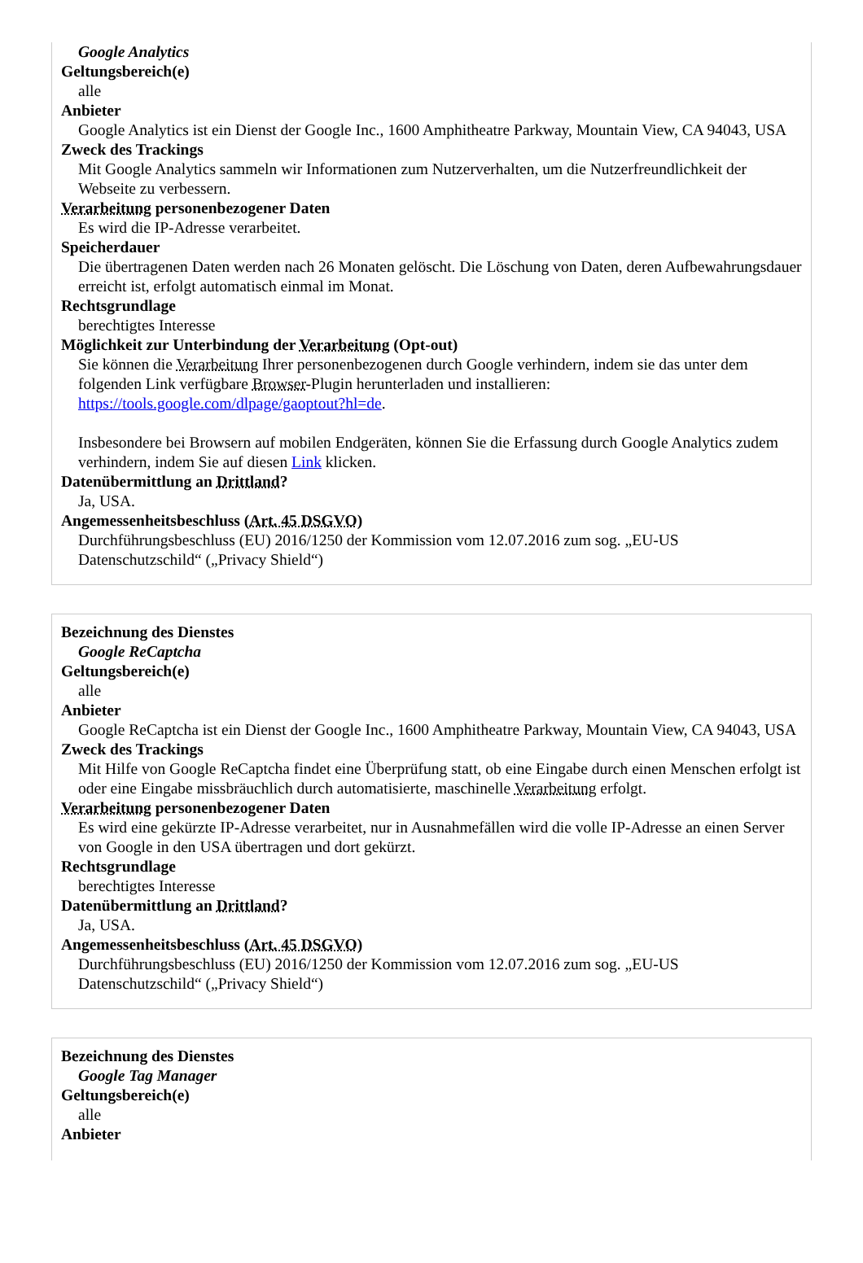Google Analytics
Geltungsbereich(e)
alle
Anbieter
Google Analytics ist ein Dienst der Google Inc., 1600 Amphitheatre Parkway, Mountain View, CA 94043, USA
Zweck des Trackings
Mit Google Analytics sammeln wir Informationen zum Nutzerverhalten, um die Nutzerfreundlichkeit der Webseite zu verbessern.
Verarbeitung personenbezogener Daten
Es wird die IP-Adresse verarbeitet.
Speicherdauer
Die übertragenen Daten werden nach 26 Monaten gelöscht. Die Löschung von Daten, deren Aufbewahrungsdauer erreicht ist, erfolgt automatisch einmal im Monat.
Rechtsgrundlage
berechtigtes Interesse
Möglichkeit zur Unterbindung der Verarbeitung (Opt-out)
Sie können die Verarbeitung Ihrer personenbezogenen durch Google verhindern, indem sie das unter dem folgenden Link verfügbare Browser-Plugin herunterladen und installieren: https://tools.google.com/dlpage/gaoptout?hl=de.
Insbesondere bei Browsern auf mobilen Endgeräten, können Sie die Erfassung durch Google Analytics zudem verhindern, indem Sie auf diesen Link klicken.
Datenübermittlung an Drittland?
Ja, USA.
Angemessenheitsbeschluss (Art. 45 DSGVO)
Durchführungsbeschluss (EU) 2016/1250 der Kommission vom 12.07.2016 zum sog. „EU-US Datenschutzschild“ („Privacy Shield“)
Bezeichnung des Dienstes
Google ReCaptcha
Geltungsbereich(e)
alle
Anbieter
Google ReCaptcha ist ein Dienst der Google Inc., 1600 Amphitheatre Parkway, Mountain View, CA 94043, USA
Zweck des Trackings
Mit Hilfe von Google ReCaptcha findet eine Überprüfung statt, ob eine Eingabe durch einen Menschen erfolgt ist oder eine Eingabe missbräuchlich durch automatisierte, maschinelle Verarbeitung erfolgt.
Verarbeitung personenbezogener Daten
Es wird eine gekürzte IP-Adresse verarbeitet, nur in Ausnahmefällen wird die volle IP-Adresse an einen Server von Google in den USA übertragen und dort gekürzt.
Rechtsgrundlage
berechtigtes Interesse
Datenübermittlung an Drittland?
Ja, USA.
Angemessenheitsbeschluss (Art. 45 DSGVO)
Durchführungsbeschluss (EU) 2016/1250 der Kommission vom 12.07.2016 zum sog. „EU-US Datenschutzschild“ („Privacy Shield“)
Bezeichnung des Dienstes
Google Tag Manager
Geltungsbereich(e)
alle
Anbieter